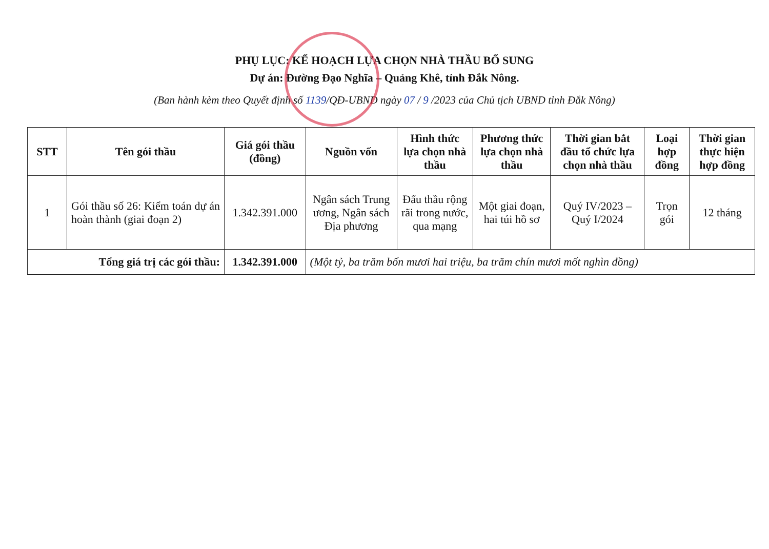PHỤ LỤC: KẾ HOẠCH LỰA CHỌN NHÀ THẦU BỔ SUNG
Dự án: Đường Đạo Nghĩa – Quảng Khê, tỉnh Đắk Nông.
(Ban hành kèm theo Quyết định số 1139/QĐ-UBND ngày 07 / 9 /2023 của Chủ tịch UBND tỉnh Đắk Nông)
| STT | Tên gói thầu | Giá gói thầu (đồng) | Nguồn vốn | Hình thức lựa chọn nhà thầu | Phương thức lựa chọn nhà thầu | Thời gian bắt đầu tổ chức lựa chọn nhà thầu | Loại hợp đồng | Thời gian thực hiện hợp đồng |
| --- | --- | --- | --- | --- | --- | --- | --- | --- |
| 1 | Gói thầu số 26: Kiểm toán dự án hoàn thành (giai đoạn 2) | 1.342.391.000 | Ngân sách Trung ương, Ngân sách Địa phương | Đấu thầu rộng rãi trong nước, qua mạng | Một giai đoạn, hai túi hồ sơ | Quý IV/2023 – Quý I/2024 | Trọn gói | 12 tháng |
| Tổng giá trị các gói thầu: | | 1.342.391.000 | (Một tỷ, ba trăm bốn mươi hai triệu, ba trăm chín mươi mốt nghìn đồng) | | | | | |